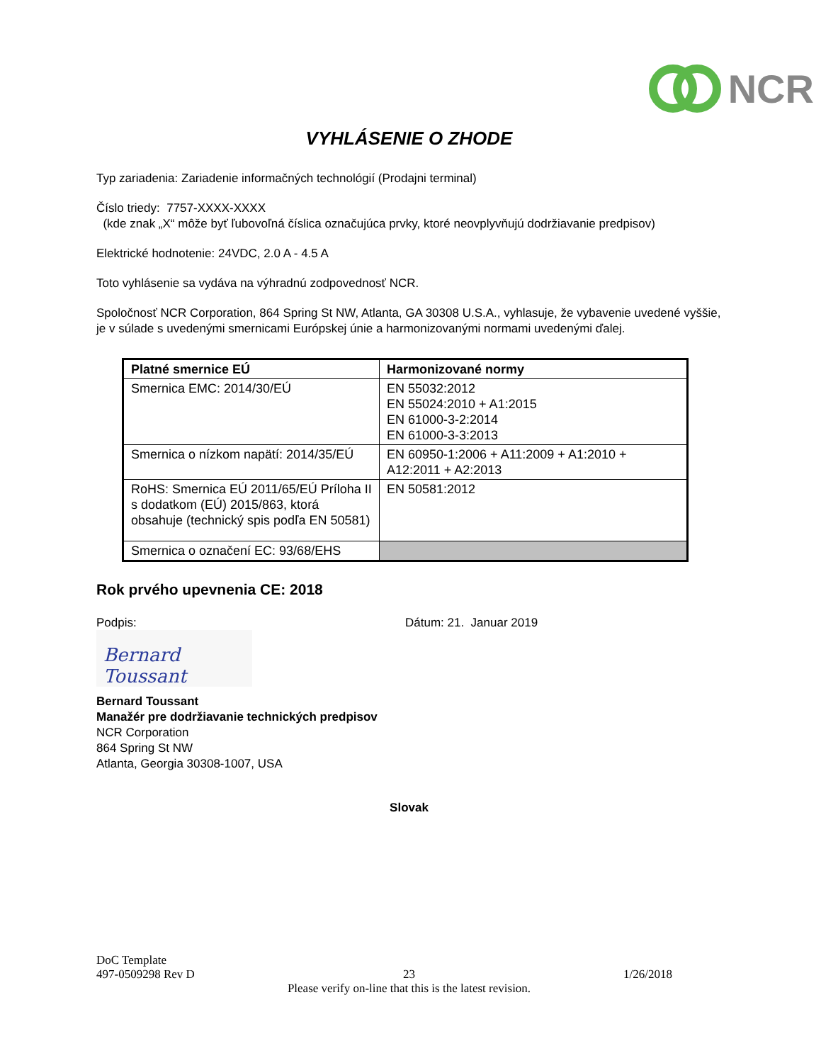NCR
VYHLÁSENIE O ZHODE
Typ zariadenia: Zariadenie informačných technológií (Prodajni terminal)
Číslo triedy: 7757-XXXX-XXXX
(kde znak „X“ môže byť ľubovoľná číslica označujúca prvky, ktoré neovplyvňujú dodržiavanie predpisov)
Elektrické hodnotenie: 24VDC, 2.0 A - 4.5 A
Toto vyhlásenie sa vydáva na výhradnú zodpovednosť NCR.
Spoločnosť NCR Corporation, 864 Spring St NW, Atlanta, GA 30308 U.S.A., vyhlasuje, že vybavenie uvedené vyššie, je v súlade s uvedenými smernicami Európskej únie a harmonizovanými normami uvedenými ďalej.
| Platné smernice EÚ | Harmonizované normy |
| --- | --- |
| Smernica EMC: 2014/30/EÚ | EN 55032:2012 EN 55024:2010 + A1:2015 EN 61000-3-2:2014 EN 61000-3-3:2013 |
| Smernica o nízkom napätí: 2014/35/EÚ | EN 60950-1:2006 + A11:2009 + A1:2010 + A12:2011 + A2:2013 |
| RoHS: Smernica EÚ 2011/65/EÚ Príloha II s dodatkom (EÚ) 2015/863, ktorá obsahuje (technický spis podľa EN 50581) | EN 50581:2012 |
| Smernica o označení EC: 93/68/EHS | |
Rok prvého upevnenia CE: 2018
Podpis: Dátum: 21. Januar 2019
Bernard Toussant
Bernard Toussant
Manažér pre dodržiavanie technických predpisov
NCR Corporation
864 Spring St NW
Atlanta, Georgia 30308-1007, USA
Slovak
DoC Template
497-0509298 Rev D 23 1/26/2018
Please verify on-line that this is the latest revision.